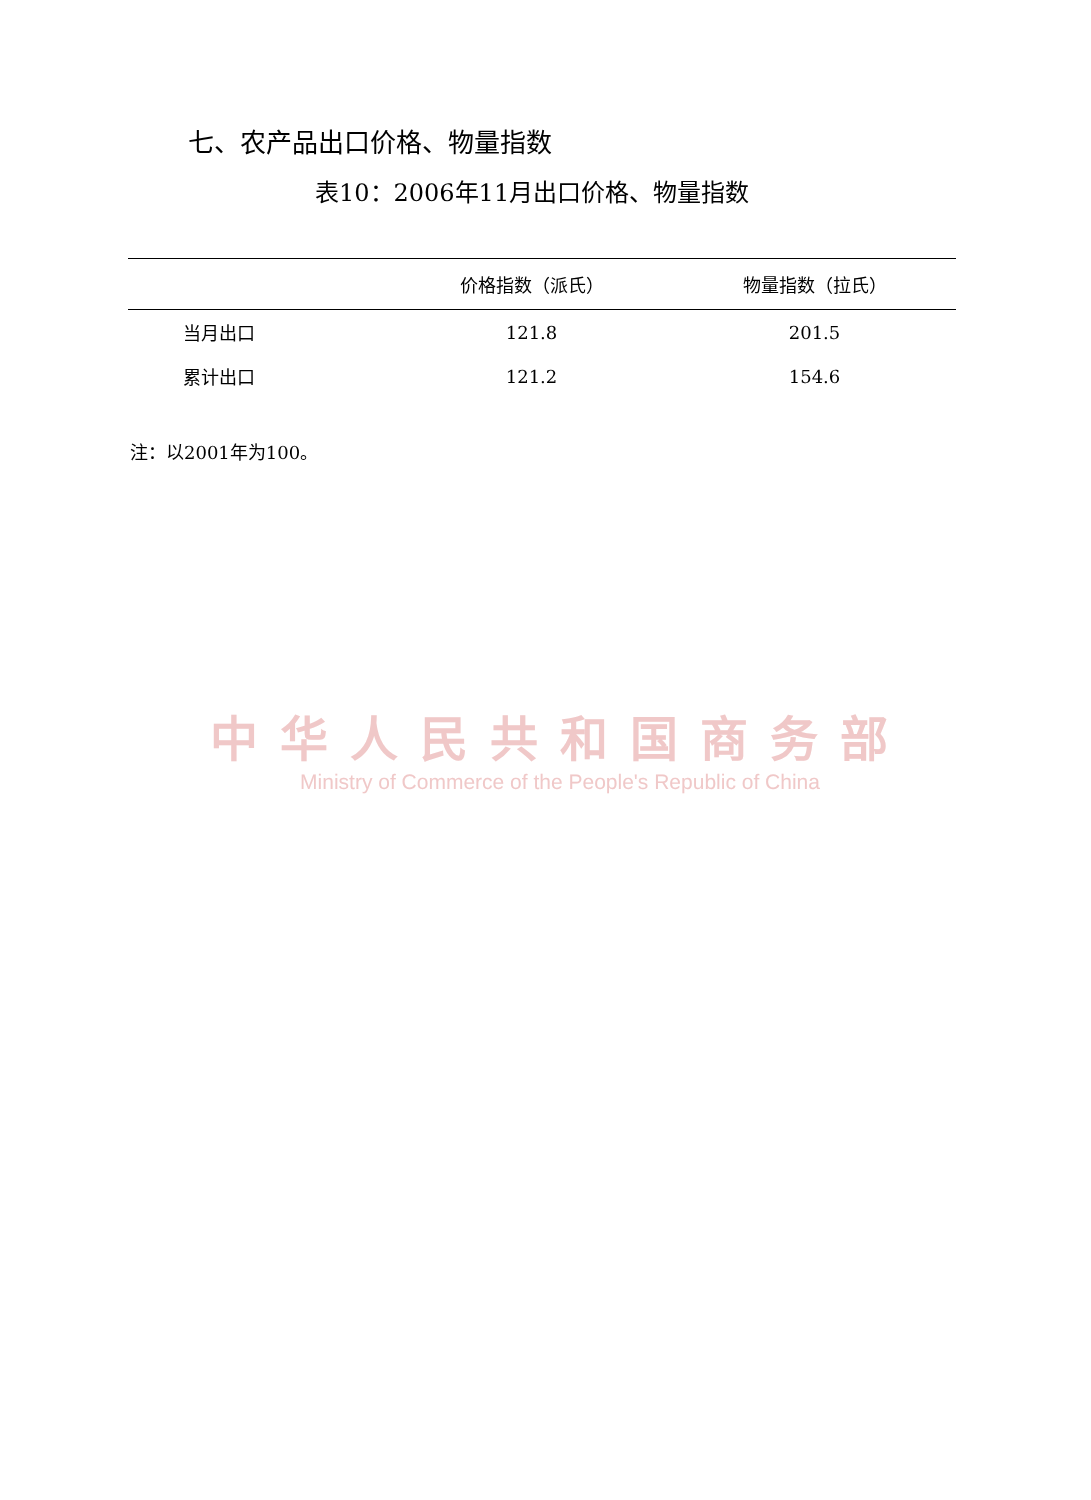七、农产品出口价格、物量指数
表10：2006年11月出口价格、物量指数
| | 价格指数（派氏） | 物量指数（拉氏） |
| --- | --- | --- |
| 当月出口 | 121.8 | 201.5 |
| 累计出口 | 121.2 | 154.6 |
注：以2001年为100。
中华人民共和国商务部
Ministry of Commerce of the People's Republic of China